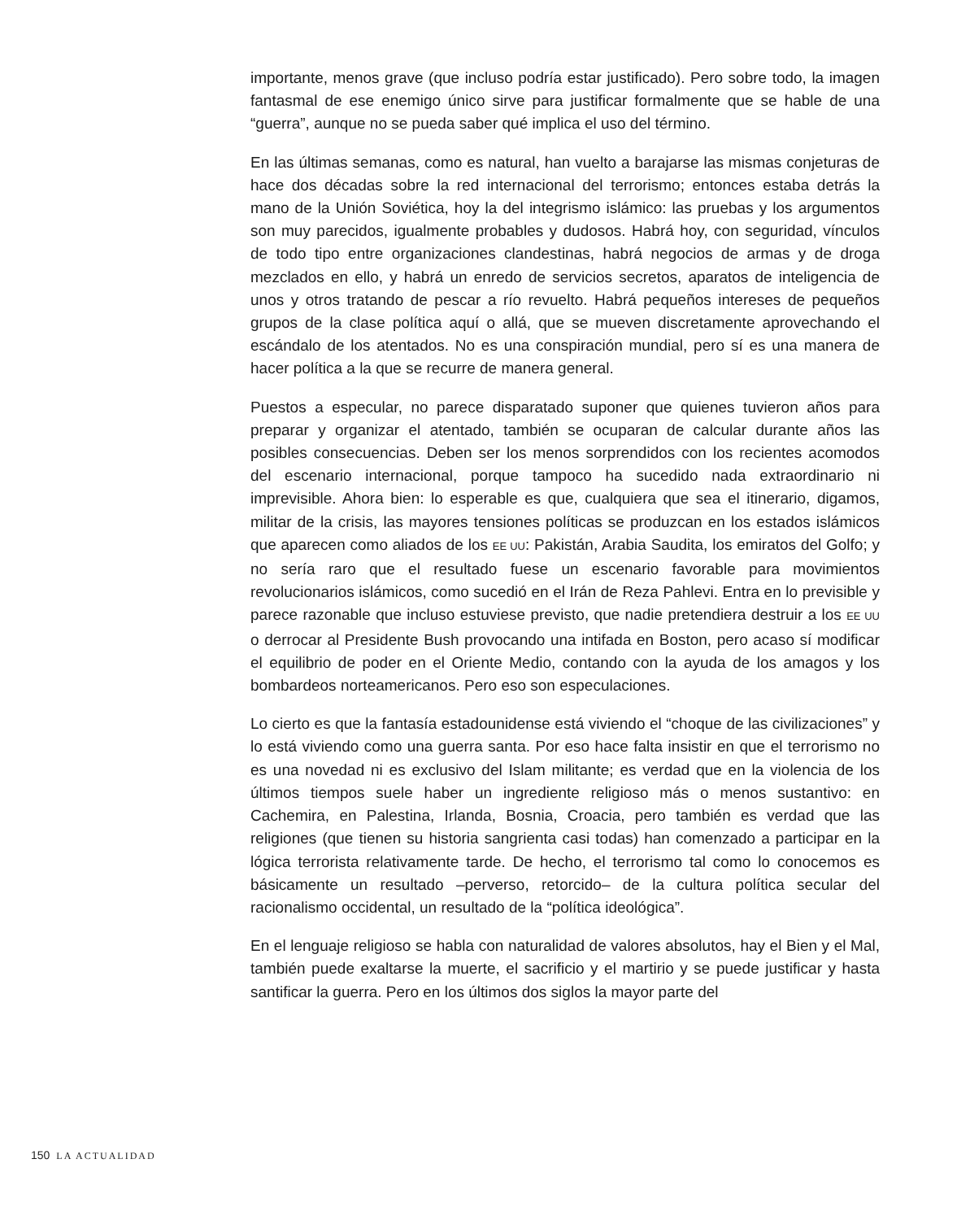importante, menos grave (que incluso podría estar justificado). Pero sobre todo, la imagen fantasmal de ese enemigo único sirve para justificar formalmente que se hable de una “guerra”, aunque no se pueda saber qué implica el uso del término.
En las últimas semanas, como es natural, han vuelto a barajarse las mismas conjeturas de hace dos décadas sobre la red internacional del terrorismo; entonces estaba detrás la mano de la Unión Soviética, hoy la del integrismo islámico: las pruebas y los argumentos son muy parecidos, igualmente probables y dudosos. Habrá hoy, con seguridad, vínculos de todo tipo entre organizaciones clandestinas, habrá negocios de armas y de droga mezclados en ello, y habrá un enredo de servicios secretos, aparatos de inteligencia de unos y otros tratando de pescar a río revuelto. Habrá pequeños intereses de pequeños grupos de la clase política aquí o allá, que se mueven discretamente aprovechando el escándalo de los atentados. No es una conspiración mundial, pero sí es una manera de hacer política a la que se recurre de manera general.
Puestos a especular, no parece disparatado suponer que quienes tuvieron años para preparar y organizar el atentado, también se ocuparan de calcular durante años las posibles consecuencias. Deben ser los menos sorprendidos con los recientes acomodos del escenario internacional, porque tampoco ha sucedido nada extraordinario ni imprevisible. Ahora bien: lo esperable es que, cualquiera que sea el itinerario, digamos, militar de la crisis, las mayores tensiones políticas se produzcan en los estados islámicos que aparecen como aliados de los EE UU: Pakistán, Arabia Saudita, los emiratos del Golfo; y no sería raro que el resultado fuese un escenario favorable para movimientos revolucionarios islámicos, como sucedió en el Irán de Reza Pahlevi. Entra en lo previsible y parece razonable que incluso estuviese previsto, que nadie pretendiera destruir a los EE UU o derrocar al Presidente Bush provocando una intifada en Boston, pero acaso sí modificar el equilibrio de poder en el Oriente Medio, contando con la ayuda de los amagos y los bombardeos norteamericanos. Pero eso son especulaciones.
Lo cierto es que la fantasía estadounidense está viviendo el “choque de las civilizaciones” y lo está viviendo como una guerra santa. Por eso hace falta insistir en que el terrorismo no es una novedad ni es exclusivo del Islam militante; es verdad que en la violencia de los últimos tiempos suele haber un ingrediente religioso más o menos sustantivo: en Cachemira, en Palestina, Irlanda, Bosnia, Croacia, pero también es verdad que las religiones (que tienen su historia sangrienta casi todas) han comenzado a participar en la lógica terrorista relativamente tarde. De hecho, el terrorismo tal como lo conocemos es básicamente un resultado –perverso, retorcido– de la cultura política secular del racionalismo occidental, un resultado de la “política ideológica”.
En el lenguaje religioso se habla con naturalidad de valores absolutos, hay el Bien y el Mal, también puede exaltarse la muerte, el sacrificio y el martirio y se puede justificar y hasta santificar la guerra. Pero en los últimos dos siglos la mayor parte del
150 LA ACTUALIDAD